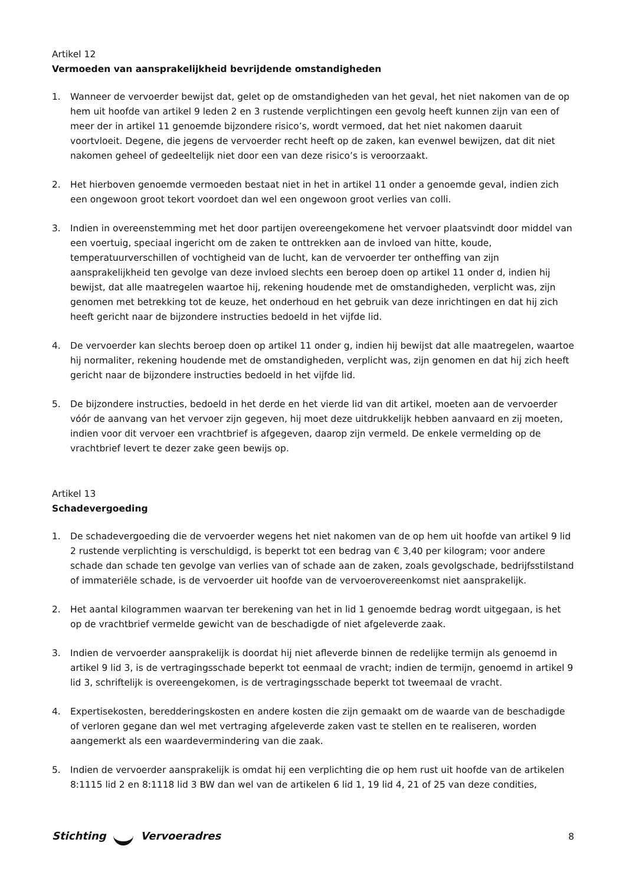Artikel 12
Vermoeden van aansprakelijkheid bevrijdende omstandigheden
1. Wanneer de vervoerder bewijst dat, gelet op de omstandigheden van het geval, het niet nakomen van de op hem uit hoofde van artikel 9 leden 2 en 3 rustende verplichtingen een gevolg heeft kunnen zijn van een of meer der in artikel 11 genoemde bijzondere risico’s, wordt vermoed, dat het niet nakomen daaruit voortvloeit. Degene, die jegens de vervoerder recht heeft op de zaken, kan evenwel bewijzen, dat dit niet nakomen geheel of gedeeltelijk niet door een van deze risico’s is veroorzaakt.
2. Het hierboven genoemde vermoeden bestaat niet in het in artikel 11 onder a genoemde geval, indien zich een ongewoon groot tekort voordoet dan wel een ongewoon groot verlies van colli.
3. Indien in overeenstemming met het door partijen overeengekomene het vervoer plaatsvindt door middel van een voertuig, speciaal ingericht om de zaken te onttrekken aan de invloed van hitte, koude, temperatuurverschillen of vochtigheid van de lucht, kan de vervoerder ter ontheffing van zijn aansprakelijkheid ten gevolge van deze invloed slechts een beroep doen op artikel 11 onder d, indien hij bewijst, dat alle maatregelen waartoe hij, rekening houdende met de omstandigheden, verplicht was, zijn genomen met betrekking tot de keuze, het onderhoud en het gebruik van deze inrichtingen en dat hij zich heeft gericht naar de bijzondere instructies bedoeld in het vijfde lid.
4. De vervoerder kan slechts beroep doen op artikel 11 onder g, indien hij bewijst dat alle maatregelen, waartoe hij normaliter, rekening houdende met de omstandigheden, verplicht was, zijn genomen en dat hij zich heeft gericht naar de bijzondere instructies bedoeld in het vijfde lid.
5. De bijzondere instructies, bedoeld in het derde en het vierde lid van dit artikel, moeten aan de vervoerder vóór de aanvang van het vervoer zijn gegeven, hij moet deze uitdrukkelijk hebben aanvaard en zij moeten, indien voor dit vervoer een vrachtbrief is afgegeven, daarop zijn vermeld. De enkele vermelding op de vrachtbrief levert te dezer zake geen bewijs op.
Artikel 13
Schadevergoeding
1. De schadevergoeding die de vervoerder wegens het niet nakomen van de op hem uit hoofde van artikel 9 lid 2 rustende verplichting is verschuldigd, is beperkt tot een bedrag van € 3,40 per kilogram; voor andere schade dan schade ten gevolge van verlies van of schade aan de zaken, zoals gevolgschade, bedrijfsstilstand of immateriële schade, is de vervoerder uit hoofde van de vervoerovereenkomst niet aansprakelijk.
2. Het aantal kilogrammen waarvan ter berekening van het in lid 1 genoemde bedrag wordt uitgegaan, is het op de vrachtbrief vermelde gewicht van de beschadigde of niet afgeleverde zaak.
3. Indien de vervoerder aansprakelijk is doordat hij niet afleverde binnen de redelijke termijn als genoemd in artikel 9 lid 3, is de vertragingsschade beperkt tot eenmaal de vracht; indien de termijn, genoemd in artikel 9 lid 3, schriftelijk is overeengekomen, is de vertragingsschade beperkt tot tweemaal de vracht.
4. Expertisekosten, beredderingskosten en andere kosten die zijn gemaakt om de waarde van de beschadigde of verloren gegane dan wel met vertraging afgeleverde zaken vast te stellen en te realiseren, worden aangemerkt als een waardevermindering van die zaak.
5. Indien de vervoerder aansprakelijk is omdat hij een verplichting die op hem rust uit hoofde van de artikelen 8:1115 lid 2 en 8:1118 lid 3 BW dan wel van de artikelen 6 lid 1, 19 lid 4, 21 of 25 van deze condities,
Stichting Vervoeradres 8